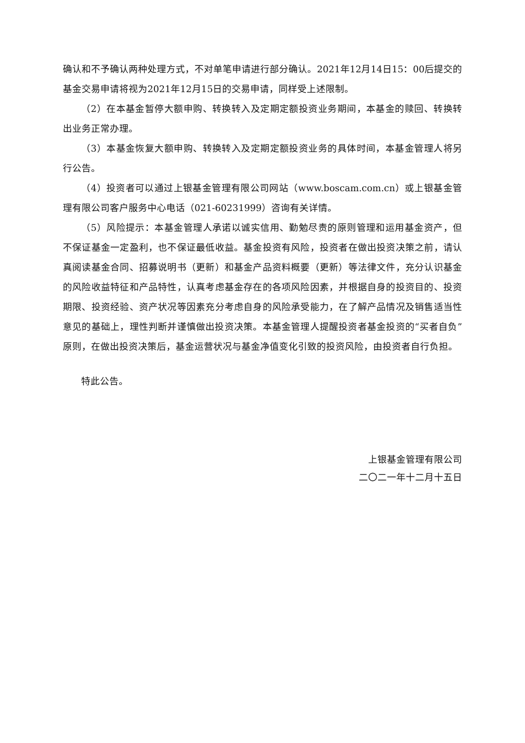确认和不予确认两种处理方式，不对单笔申请进行部分确认。2021年12月14日15：00后提交的基金交易申请将视为2021年12月15日的交易申请，同样受上述限制。
（2）在本基金暂停大额申购、转换转入及定期定额投资业务期间，本基金的赎回、转换转出业务正常办理。
（3）本基金恢复大额申购、转换转入及定期定额投资业务的具体时间，本基金管理人将另行公告。
（4）投资者可以通过上银基金管理有限公司网站（www.boscam.com.cn）或上银基金管理有限公司客户服务中心电话（021-60231999）咨询有关详情。
（5）风险提示：本基金管理人承诺以诚实信用、勤勉尽责的原则管理和运用基金资产，但不保证基金一定盈利，也不保证最低收益。基金投资有风险，投资者在做出投资决策之前，请认真阅读基金合同、招募说明书（更新）和基金产品资料概要（更新）等法律文件，充分认识基金的风险收益特征和产品特性，认真考虑基金存在的各项风险因素，并根据自身的投资目的、投资期限、投资经验、资产状况等因素充分考虑自身的风险承受能力，在了解产品情况及销售适当性意见的基础上，理性判断并谨慎做出投资决策。本基金管理人提醒投资者基金投资的“买者自负”原则，在做出投资决策后，基金运营状况与基金净值变化引致的投资风险，由投资者自行负担。
特此公告。
上银基金管理有限公司
二〇二一年十二月十五日